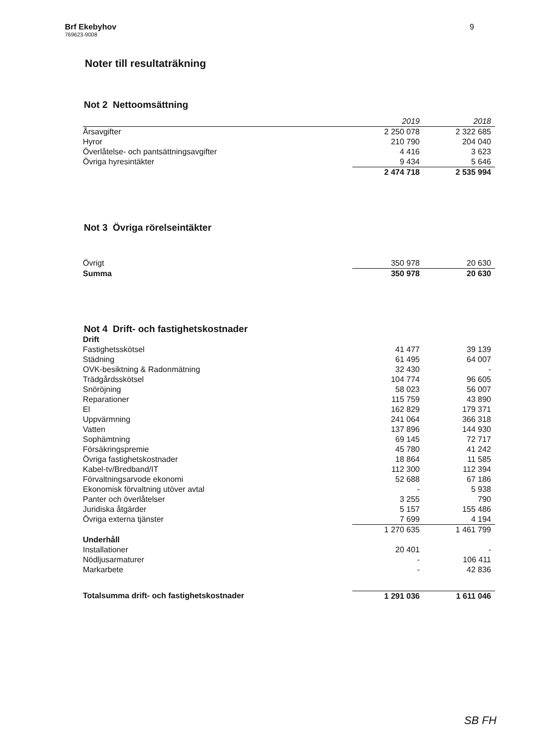Brf Ekebyhov
769623-9008
9
Noter till resultaträkning
Not 2 Nettoomsättning
| | 2019 | 2018 |
| --- | --- | --- |
| Årsavgifter | 2 250 078 | 2 322 685 |
| Hyror | 210 790 | 204 040 |
| Överlåtelse- och pantsättningsavgifter | 4 416 | 3 623 |
| Övriga hyresintäkter | 9 434 | 5 646 |
| | 2 474 718 | 2 535 994 |
Not 3 Övriga rörelseintäkter
| Övrigt | 350 978 | 20 630 |
| Summa | 350 978 | 20 630 |
Not 4 Drift- och fastighetskostnader
| Drift | | |
| Fastighetsskötsel | 41 477 | 39 139 |
| Städning | 61 495 | 64 007 |
| OVK-besiktning & Radonmätning | 32 430 | - |
| Trädgårdsskötsel | 104 774 | 96 605 |
| Snöröjning | 58 023 | 56 007 |
| Reparationer | 115 759 | 43 890 |
| El | 162 829 | 179 371 |
| Uppvärmning | 241 064 | 366 318 |
| Vatten | 137 896 | 144 930 |
| Sophämtning | 69 145 | 72 717 |
| Försäkringspremie | 45 780 | 41 242 |
| Övriga fastighetskostnader | 18 864 | 11 585 |
| Kabel-tv/Bredband/IT | 112 300 | 112 394 |
| Förvaltningsarvode ekonomi | 52 688 | 67 186 |
| Ekonomisk förvaltning utöver avtal | - | 5 938 |
| Panter och överlåtelser | 3 255 | 790 |
| Juridiska åtgärder | 5 157 | 155 486 |
| Övriga externa tjänster | 7 699 | 4 194 |
| | 1 270 635 | 1 461 799 |
| Underhåll | | |
| Installationer | 20 401 | - |
| Nödljusarmaturer | - | 106 411 |
| Markarbete | - | 42 836 |
| Totalsumma drift- och fastighetskostnader | 1 291 036 | 1 611 046 |
SB FH